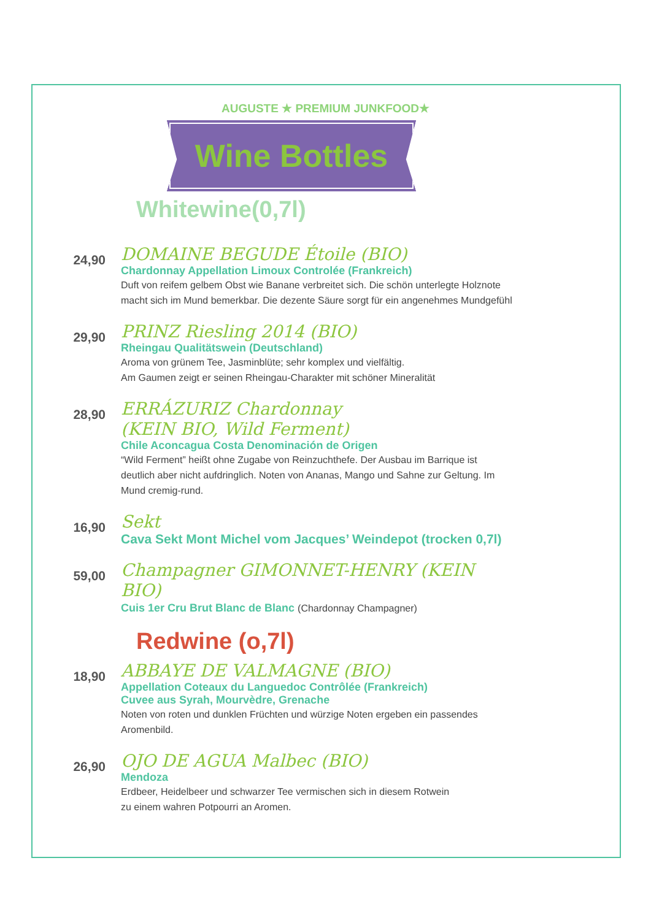AUGUSTE ★ PREMIUM JUNKFOOD★
Wine Bottles
Whitewine(0,7l)
24,90
DOMAINE BEGUDE Étoile (BIO)
Chardonnay Appellation Limoux Controlée (Frankreich)
Duft von reifem gelbem Obst wie Banane verbreitet sich. Die schön unterlegte Holznote macht sich im Mund bemerkbar. Die dezente Säure sorgt für ein angenehmes Mundgefühl
29,90
PRINZ Riesling 2014 (BIO)
Rheingau Qualitätswein (Deutschland)
Aroma von grünem Tee, Jasminblüte; sehr komplex und vielfältig.
Am Gaumen zeigt er seinen Rheingau-Charakter mit schöner Mineralität
28,90
ERRÁZURIZ Chardonnay
(KEIN BIO, Wild Ferment)
Chile Aconcagua Costa Denominación de Origen
“Wild Ferment” heißt ohne Zugabe von Reinzuchthefe. Der Ausbau im Barrique ist deutlich aber nicht aufdringlich. Noten von Ananas, Mango und Sahne zur Geltung. Im Mund cremig-rund.
16,90
Sekt
Cava Sekt Mont Michel vom Jacques’ Weindepot (trocken 0,7l)
59,00
Champagner GIMONNET-HENRY (KEIN BIO)
Cuis 1er Cru Brut Blanc de Blanc (Chardonnay Champagner)
Redwine (o,7l)
18,90
ABBAYE DE VALMAGNE (BIO)
Appellation Coteaux du Languedoc Contrôlée (Frankreich)
Cuvee aus Syrah, Mourvèdre, Grenache
Noten von roten und dunklen Früchten und würzige Noten ergeben ein passendes Aromenbild.
26,90
OJO DE AGUA Malbec (BIO)
Mendoza
Erdbeer, Heidelbeer und schwarzer Tee vermischen sich in diesem Rotwein
zu einem wahren Potpourri an Aromen.